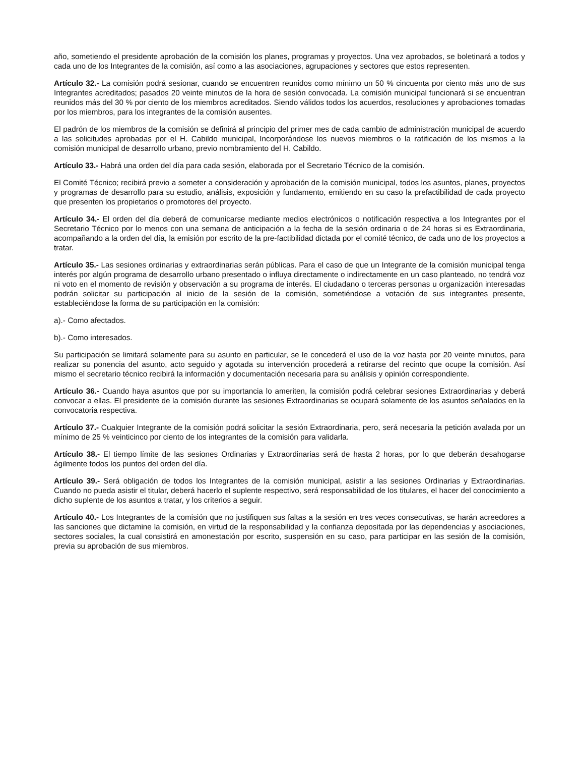año, sometiendo el presidente aprobación de la comisión los planes, programas y proyectos. Una vez aprobados, se boletinará a todos y cada uno de los Integrantes de la comisión, así como a las asociaciones, agrupaciones y sectores que estos representen.
Artículo 32.- La comisión podrá sesionar, cuando se encuentren reunidos como mínimo un 50 % cincuenta por ciento más uno de sus Integrantes acreditados; pasados 20 veinte minutos de la hora de sesión convocada. La comisión municipal funcionará si se encuentran reunidos más del 30 % por ciento de los miembros acreditados. Siendo válidos todos los acuerdos, resoluciones y aprobaciones tomadas por los miembros, para los integrantes de la comisión ausentes.
El padrón de los miembros de la comisión se definirá al principio del primer mes de cada cambio de administración municipal de acuerdo a las solicitudes aprobadas por el H. Cabildo municipal, Incorporándose los nuevos miembros o la ratificación de los mismos a la comisión municipal de desarrollo urbano, previo nombramiento del H. Cabildo.
Artículo 33.- Habrá una orden del día para cada sesión, elaborada por el Secretario Técnico de la comisión.
El Comité Técnico; recibirá previo a someter a consideración y aprobación de la comisión municipal, todos los asuntos, planes, proyectos y programas de desarrollo para su estudio, análisis, exposición y fundamento, emitiendo en su caso la prefactibilidad de cada proyecto que presenten los propietarios o promotores del proyecto.
Artículo 34.- El orden del día deberá de comunicarse mediante medios electrónicos o notificación respectiva a los Integrantes por el Secretario Técnico por lo menos con una semana de anticipación a la fecha de la sesión ordinaria o de 24 horas si es Extraordinaria, acompañando a la orden del día, la emisión por escrito de la pre-factibilidad dictada por el comité técnico, de cada uno de los proyectos a tratar.
Artículo 35.- Las sesiones ordinarias y extraordinarias serán públicas. Para el caso de que un Integrante de la comisión municipal tenga interés por algún programa de desarrollo urbano presentado o influya directamente o indirectamente en un caso planteado, no tendrá voz ni voto en el momento de revisión y observación a su programa de interés. El ciudadano o terceras personas u organización interesadas podrán solicitar su participación al inicio de la sesión de la comisión, sometiéndose a votación de sus integrantes presente, estableciéndose la forma de su participación en la comisión:
a).- Como afectados.
b).- Como interesados.
Su participación se limitará solamente para su asunto en particular, se le concederá el uso de la voz hasta por 20 veinte minutos, para realizar su ponencia del asunto, acto seguido y agotada su intervención procederá a retirarse del recinto que ocupe la comisión. Así mismo el secretario técnico recibirá la información y documentación necesaria para su análisis y opinión correspondiente.
Artículo 36.- Cuando haya asuntos que por su importancia lo ameriten, la comisión podrá celebrar sesiones Extraordinarias y deberá convocar a ellas. El presidente de la comisión durante las sesiones Extraordinarias se ocupará solamente de los asuntos señalados en la convocatoria respectiva.
Artículo 37.- Cualquier Integrante de la comisión podrá solicitar la sesión Extraordinaria, pero, será necesaria la petición avalada por un mínimo de 25 % veinticinco por ciento de los integrantes de la comisión para validarla.
Artículo 38.- El tiempo límite de las sesiones Ordinarias y Extraordinarias será de hasta 2 horas, por lo que deberán desahogarse ágilmente todos los puntos del orden del día.
Artículo 39.- Será obligación de todos los Integrantes de la comisión municipal, asistir a las sesiones Ordinarias y Extraordinarias. Cuando no pueda asistir el titular, deberá hacerlo el suplente respectivo, será responsabilidad de los titulares, el hacer del conocimiento a dicho suplente de los asuntos a tratar, y los criterios a seguir.
Artículo 40.- Los Integrantes de la comisión que no justifiquen sus faltas a la sesión en tres veces consecutivas, se harán acreedores a las sanciones que dictamine la comisión, en virtud de la responsabilidad y la confianza depositada por las dependencias y asociaciones, sectores sociales, la cual consistirá en amonestación por escrito, suspensión en su caso, para participar en las sesión de la comisión, previa su aprobación de sus miembros.